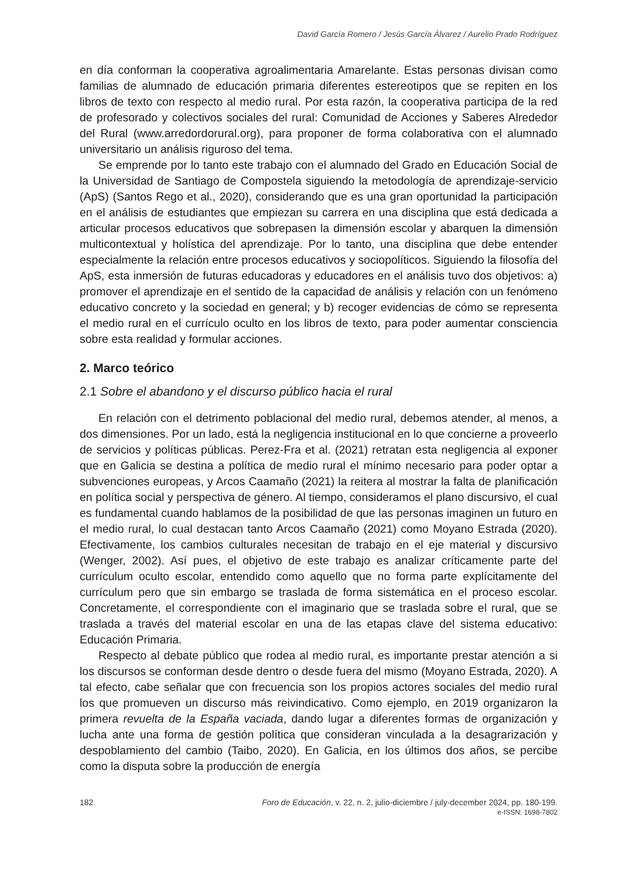David García Romero / Jesús García Álvarez / Aurelio Prado Rodríguez
en día conforman la cooperativa agroalimentaria Amarelante. Estas personas divisan como familias de alumnado de educación primaria diferentes estereotipos que se repiten en los libros de texto con respecto al medio rural. Por esta razón, la cooperativa participa de la red de profesorado y colectivos sociales del rural: Comunidad de Acciones y Saberes Alrededor del Rural (www.arredordorural.org), para proponer de forma colaborativa con el alumnado universitario un análisis riguroso del tema.
Se emprende por lo tanto este trabajo con el alumnado del Grado en Educación Social de la Universidad de Santiago de Compostela siguiendo la metodología de aprendizaje-servicio (ApS) (Santos Rego et al., 2020), considerando que es una gran oportunidad la participación en el análisis de estudiantes que empiezan su carrera en una disciplina que está dedicada a articular procesos educativos que sobrepasen la dimensión escolar y abarquen la dimensión multicontextual y holística del aprendizaje. Por lo tanto, una disciplina que debe entender especialmente la relación entre procesos educativos y sociopolíticos. Siguiendo la filosofía del ApS, esta inmersión de futuras educadoras y educadores en el análisis tuvo dos objetivos: a) promover el aprendizaje en el sentido de la capacidad de análisis y relación con un fenómeno educativo concreto y la sociedad en general; y b) recoger evidencias de cómo se representa el medio rural en el currículo oculto en los libros de texto, para poder aumentar consciencia sobre esta realidad y formular acciones.
2. Marco teórico
2.1 Sobre el abandono y el discurso público hacia el rural
En relación con el detrimento poblacional del medio rural, debemos atender, al menos, a dos dimensiones. Por un lado, está la negligencia institucional en lo que concierne a proveerlo de servicios y políticas públicas. Perez-Fra et al. (2021) retratan esta negligencia al exponer que en Galicia se destina a política de medio rural el mínimo necesario para poder optar a subvenciones europeas, y Arcos Caamaño (2021) la reitera al mostrar la falta de planificación en política social y perspectiva de género. Al tiempo, consideramos el plano discursivo, el cual es fundamental cuando hablamos de la posibilidad de que las personas imaginen un futuro en el medio rural, lo cual destacan tanto Arcos Caamaño (2021) como Moyano Estrada (2020). Efectivamente, los cambios culturales necesitan de trabajo en el eje material y discursivo (Wenger, 2002). Así pues, el objetivo de este trabajo es analizar críticamente parte del currículum oculto escolar, entendido como aquello que no forma parte explícitamente del currículum pero que sin embargo se traslada de forma sistemática en el proceso escolar. Concretamente, el correspondiente con el imaginario que se traslada sobre el rural, que se traslada a través del material escolar en una de las etapas clave del sistema educativo: Educación Primaria.
Respecto al debate público que rodea al medio rural, es importante prestar atención a si los discursos se conforman desde dentro o desde fuera del mismo (Moyano Estrada, 2020). A tal efecto, cabe señalar que con frecuencia son los propios actores sociales del medio rural los que promueven un discurso más reivindicativo. Como ejemplo, en 2019 organizaron la primera revuelta de la España vaciada, dando lugar a diferentes formas de organización y lucha ante una forma de gestión política que consideran vinculada a la desagrarización y despoblamiento del cambio (Taibo, 2020). En Galicia, en los últimos dos años, se percibe como la disputa sobre la producción de energía
182 Foro de Educación, v. 22, n. 2, julio-diciembre / july-december 2024, pp. 180-199.
e-ISSN: 1698-7802